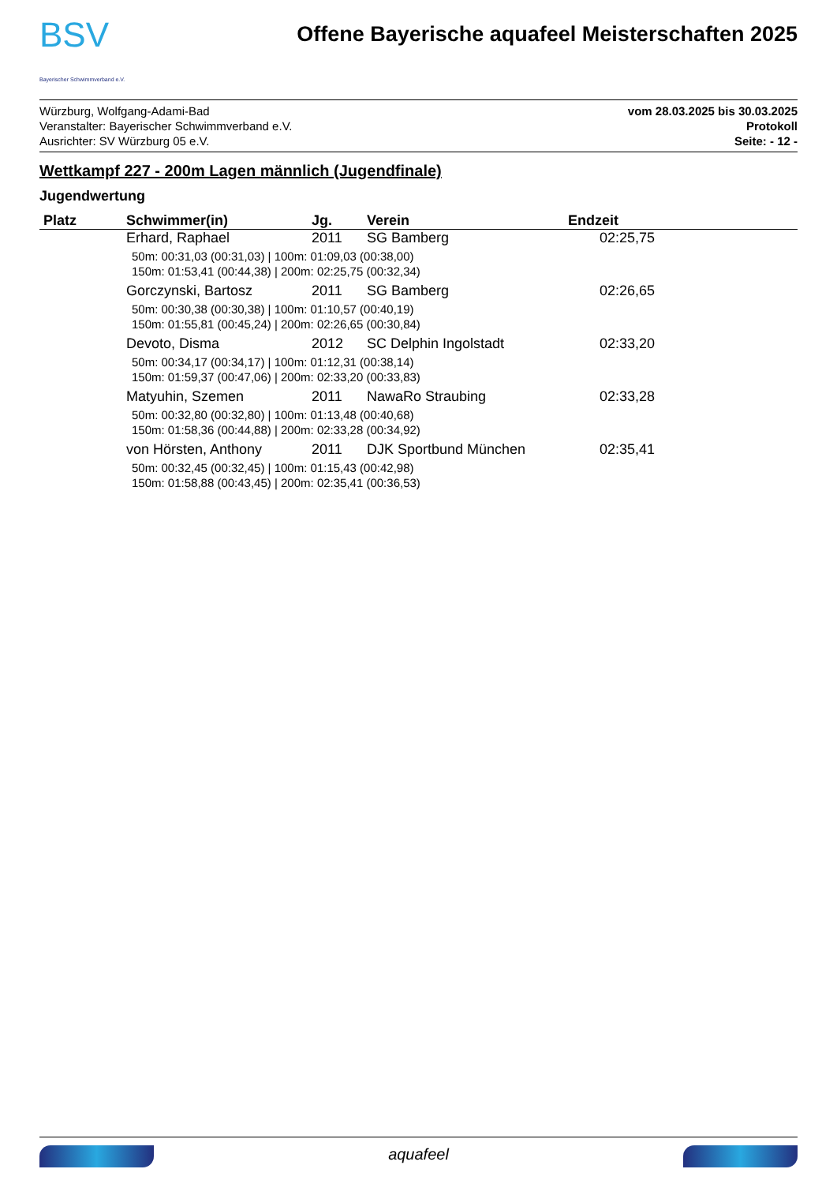BSV
Bayerischer Schwimmverband e.V.
Offene Bayerische aquafeel Meisterschaften 2025
Würzburg, Wolfgang-Adami-Bad
Veranstalter: Bayerischer Schwimmverband e.V.
Ausrichter: SV Würzburg 05 e.V.
vom 28.03.2025 bis 30.03.2025
Protokoll
Seite: - 12 -
Wettkampf 227 - 200m Lagen männlich (Jugendfinale)
Jugendwertung
| Platz | Schwimmer(in) | Jg. | Verein | Endzeit |
| --- | --- | --- | --- | --- |
| | Erhard, Raphael | 2011 | SG Bamberg | 02:25,75 |
| | 50m: 00:31,03 (00:31,03) / 100m: 01:09,03 (00:38,00) 150m: 01:53,41 (00:44,38) / 200m: 02:25,75 (00:32,34) | | | |
| | Gorczynski, Bartosz | 2011 | SG Bamberg | 02:26,65 |
| | 50m: 00:30,38 (00:30,38) / 100m: 01:10,57 (00:40,19) 150m: 01:55,81 (00:45,24) / 200m: 02:26,65 (00:30,84) | | | |
| | Devoto, Disma | 2012 | SC Delphin Ingolstadt | 02:33,20 |
| | 50m: 00:34,17 (00:34,17) / 100m: 01:12,31 (00:38,14) 150m: 01:59,37 (00:47,06) / 200m: 02:33,20 (00:33,83) | | | |
| | Matyuhin, Szemen | 2011 | NawaRo Straubing | 02:33,28 |
| | 50m: 00:32,80 (00:32,80) / 100m: 01:13,48 (00:40,68) 150m: 01:58,36 (00:44,88) / 200m: 02:33,28 (00:34,92) | | | |
| | von Hörsten, Anthony | 2011 | DJK Sportbund München | 02:35,41 |
| | 50m: 00:32,45 (00:32,45) / 100m: 01:15,43 (00:42,98) 150m: 01:58,88 (00:43,45) / 200m: 02:35,41 (00:36,53) | | | |
aquafeel